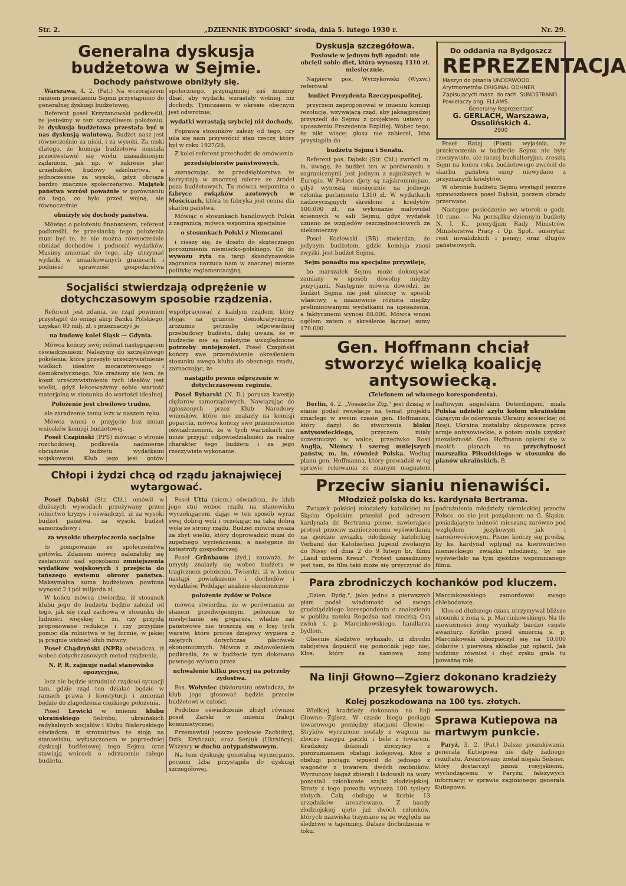Str. 2. „DZIENNIK BYDGOSKI" środa, dnia 5. lutego 1930 r. Nr. 29.
Generalna dyskusja budżetowa w Sejmie.
Dochody państwowe obniżyły się.
Warszawa, 4. 2. (Pat.) Na wczorajszem rannem posiedzeniu Sejmu przystąpiono do generalnej dyskusji budżetowej.
Referent poseł Krzyżanowski podkreślił, że jesteśmy w tem szczęśliwem położeniu, że dyskusja budżetowa przestała być u nas dyskusją walutową. Budżet nasz jest równocześnie za niski, i za wysoki. Za niski dlatego, że komisja budżetowa musiała przeciwstawić się wielu uzasadnionym żądaniom, jak np. w zakresie płac urzędników, budowy szkolnictwa, a jednocześnie za wysoki, gdyż obciąża bardzo znacznie społeczeństwo. Majątek państwa wzrósł poważnie w porównaniu do tego, co było przed wojną, ale równocześnie
obniżyły się dochody państwa.
Mówiąc o położeniu finansowem, referent podkreślił, że przesłanką tego położenia musi być to, że nie można równocześnie obniżać dochodów i podnosić wydatków. Musimy zmierzać do tego, aby utrzymać wydatki w umiarkowanych granicach, i podnieść sprawność gospodarstwa społecznego, przynajmniej zaś musimy dbać, aby wydatki wzrastały wolniej, niż dochody. Tymczasem w okresie obecnym jest odwrotnie;
wydatki wzrastają szybciej niż dochody.
Poprawa stosunków zależy od tego, czy uda się nam przywrócić stan rzeczy, który był w roku 1927/28.
Z kolei referent przechodzi do omówienia
przedsiębiorstw państwowych,
zaznaczając, że przedsiębiorstwa te korzystają w znacznej mierze ze źródeł poza budżetowych. Tu mówca wspomina o fabryce związków azotowych w Mościcach, która to fabryka jest cenna dla skarbu państwa.
Mówiąc o stosunkach handlowych Polski z zagranicą, mówca wspomina specjalnie
o stosunkach Polski z Niemcami
i cieszy się, że doszło do skutecznego porozumienia niemiecko-polskiego. Co do wywozu żyta na targi skandynawskie zagranica narzuca nam w znacznej mierze politykę reglamentacyjną.
Socjaliści stwierdzają odprężenie w dotychczasowym sposobie rządzenia.
Referent jest zdania, że rząd powinien przystąpić do emisji akcji Banku Polskiego, uzyskać 80 milj. zł. i przeznaczyć je
na budowę kolei Śląsk — Gdynia.
Mówca kończy swój referat następującem oświadczeniem: Należymy do szczęśliwego pokolenia, które przeżyło urzeczywistnienie wielkich ideałów mocarstwowego i demokratycznego. Nie zrażamy się tem, że koszt urzeczywistnienia tych ideałów jest wielki, gdyż lekceważymy sobie wartość materjalną w stosunku do wartości idealnej.
Położenie jest chwilowo trudne,
ale zaradzenie temu leży w naszem ręku.
Mówca wnosi o przyjęcie bez zmian wniosków komisji budżetowej.
Poseł Czapiński (PPS) mówiąc o stronie rozchodowej, podkreśla nadmierne obciążenie budżetu wydatkami wojskowemi. Klub jego jest gotów współpracować z każdym rządem, który stojąc na gruncie demokratycznym, zrozumie potrzebę odpowiedniej przebudowy budżetu, dalej uważa, że w budżecie nie są należycie uwzględnione potrzeby mniejszości. Poseł Czapiński kończy swe przemówienie określeniem stosunku swego klubu do obecnego rządu, zaznaczając, że
nastąpiło pewne odprężenie w dotychczasowem regimie.
Poseł Rybarski (N. D.) porusza kwestję ciężarów samorządowych. Nawiązując do zgłoszonych przez Klub Narodowy wniosków, które nie znalazły na komisji poparcia, mówca kończy swe przemówienie oświadczeniem, że w tych warunkach nie może przyjąć odpowiedzialności za realny charakter tego budżetu i za jego rzeczywiste wykonanie.
Chłopi i żydzi chcą od rządu jaknajwięcej wytargować.
Poseł Dąbski (Str. Chł.) omówił w dłuższych wywodach przeżywany przez rolnictwo kryzys i oświadczył, iż za wysoki budżet państwa, za wysoki budżet samorządowy i
za wysokie ubezpieczenia socjalne
to pompowanie ze społeczeństwa gotówki. Zdaniem mówcy należałoby się zastanowić nad sposobami zmniejszenia wydatków wojskowych i przejścia do tańszego systemu obrony państwa. Maksymalna suma budżetowa powinna wynosić 2 i pół miljarda zł.
W końcu mówca stwierdza, iż stosunek klubu jego do budżetu będzie zależał od tego, jak się rząd zachowa w stosunku do ludności wiejskiej t. zn. czy przyjdą proponowane redukcje i czy przyjdzie pomoc dla rolnictwa w tej formie, w jakiej ją pragnie widzieć klub mówcy.
Poseł Chądzyński (NPR) oświadcza, iż wobec dotychczasowych metod rządzenia,
N. P. R. zajmuje nadal stanowisko opozycyjne,
lecz nie będzie utrudniać rządowi sytuacji tam, gdzie rząd ten działać będzie w ramach prawa i konstytucji i zmierzał będzie do złagodzenia ciężkiego położenia.
Poseł Lewicki w imieniu klubu ukraińskiego Selrobu, ukraińskich radykalnych socjałów i Klubu Białoruskiego oświadcza, iż stronnictwa te stoją na stanowisku, wyłuszczonem w poprzedniej dyskusji budżetowej tego Sejmu oraz stawiają wniosek o odrzucenie całego budżetu.
Poseł Utta (niem.) oświadcza, że klub jego stoi wobec rządu na stanowisku wyczekującem, dając w ten sposób wyraz swej dobrej woli i oczekując na taką dobrą wolę ze strony rządu. Budżet mówca uważa za zbyt wielki, który doprowadzić musi do zupełnego wycieńczenia, a następnie do katastrofy gospodarczej.
Poseł Grünbaum (żyd.) zauważa, że umysły znalazły się wobec budżetu w tragicznem położeniu. Twierdzi, iż w końcu nastąpi powiększenie i dochodów i wydatków. Poddając analizie ekonomiczne
położenie żydów w Polsce
mówca stwierdza, że w porównaniu ze stanem przedwojennym, położenie to niesłychanie się pogarsza, władze zaś państwowe nie troszczą się o losy tych warstw, które proces dziejowy wypiera z zajętych dotychczas placówek ekonomicznych. Mówca z zadowoleniem podkreśla, że w budżecie tym dokonano pewnego wyłomu przez
uchwalenie kilku pocycyj na potrzeby żydostwa.
Pos. Wołyniec (białorusin) oświadcza, że klub jego głosować będzie przeciw budżetowi w całości.
Podobne oświadczenie złożył również poseł Żarski w imieniu frakcji komunistycznej.
Przemawiali jeszcze posłowie Zachidnyj, Dzik, Kryńczuk, oraz Senjuk (Ukraińcy). Wszyscy w duchu antypaństwowym.
Na tem dyskusję generalną wyczerpano, poczem Izba przystąpiła do dyskusji szczegółowej.
Dyskusja szczegółowa.
Posłowie w jednym byli zgodni: nie obcięli sobie diet, która wynoszą 1310 zł. miesięcznie.
Najpierw pos. Wyrzykowski (Wyzw.) referował
budżet Prezydenta Rzeczypospolitej,
przyczem zaproponował w imieniu komisji rezolucję, wzywającą rząd, aby jaknajprędzej przyszedł do Sejmu z projektem ustawy o uposażeniu Prezydenta Rzplitej. Wobec tego, że nikt więcej głosu nie zabierał, Izba przystąpiła do
budżetu Sejmu i Senatu.
Referent pos. Dąbski (Str. Chł.) zwrócił m. in. uwagę, że budżet ten w porównaniu z zagranicznymi jest jednym z najniższych w Europie. W Polsce djety są najskromniejsze, gdyż wynoszą miesięcznie na jednego członka parlamentu 1310 zł. W wydatkach nadzwyczajnych skreślono z kredytów 100.000 zł., na wykonanie malowideł ściennych w sali Sejmu, gdyż wydatek uznano ze względów oszczędnościowych za niekonieczny.
Poseł Kozłowski (BB) stwierdza, że jedynym budżetem, gdzie komisja znosi zwyżki, jest budżet Sejmu.
Sejm ponadto ma specjalne przywileje,
bo marszałek Sejmu może dokonywać zamiany w sposób dowolny między pozycjami. Następnie mówca dowodzi, że budżet Sejmu nie jest ułożony w sposób właściwy, a mianowicie różnica między preliminowanymi wydatkami na uposażenia, a faktycznemi wynosi 88.000. Mówca wnosi ogółem zatem o skreślenie łącznej sumy 170.000.
Do oddania na Bydgoszcz
REPREZENTACJA
Maszyn do pisania UNDERWOOD
Arytmometrów ORIGINAL ODHNER
Zapisujących masz. do rach. SUNDSTRAND
Powielaczy ang. ELLAMS.
Generalny Reprezentant
G. GERLACH, Warszawa, Ossolińskich 4.
2900
Poseł Rataj (Piast) wyjaśnia, że przekroczenia w budżecie Sejmu nie były rzeczywiste, ale raczej buchalteryjne, zresztą Sejm na końcu roku budżetowego zwrócił do skarbu państwa sumy niewydane z przyznanych kredytów.
W obronie budżetu Sejmu wystąpił jeszcze sprawozdawca poseł Dąbski, poczem obrady przerwano.
Następne posiedzenie we wtorek o godz. 10 rano. — Na porządku dziennym budżety N. I. K., prezydjum Rady Ministrów, Ministerstwa Pracy i Op. Społ., emerytur, rent inwalidzkich i pensyj oraz długów państwowych.
Gen. Hoffmann chciał stworzyć wielką koalicję antysowiecką.
(Telefonem od własnego korespondenta).
Berlin, 4. 2. „Vossische Ztg." jest dzisiaj w stanie podać rewelacje na temat projektu zmarłego w swoim czasie gen. Hoffmanna, który dążył do stworzenia bloku antysowieckiego, przyczem miały uczestniczyć w walce, przeciwko Rosji Anglja, Niemcy i szereg mniejszych państw, m. in. również Polska. Według planu gen. Hoffmanna, który prowadził w tej sprawie rokowania ze znanym magnatem naftowym angielskim Deterdingem, miała Polska udzielić azylu kołom ukraińskim dążącym do oderwania Ukrainy sowieckiej od Rosji. Ukraina zostałaby okupowana przez armje antysowieckie, a potem miała uzyskać niezależność. Gen. Hoffmann opierał się w swoich planach na przychylności marszałka Piłsudskiego w stosunku do planów ukraińskich. B.
Przeciw sianiu nienawiści.
Młodzież polska do ks. kardynała Bertrama.
Związek polskiej młodzieży katolickiej na Śląsku Opolskim przesłał pod adresem kardynała dr. Bertrama pismo, zawierające protest przeciw zamierzonemu wyświetlaniu na zjeździe związku młodzieży katolickiej Verband der Katolischen Jugend zwołanym do Nissy od dnia 2 do 9 lutego br. filmu „Land unterm Kreuz". Protest uzasadniony jest tem, że film taki może się przyczynić do podrażnienia młodzieży niemieckiej przeciw Polsce, co nie jest pożądanem na G. Śląsku, posiadającym ludność mieszaną zarówno pod względem językowym jak i narodowościowym. Pismo kończy się prośbą, by ks. kardynał wpłynął na kierownictwo niemieckiego związku młodzieży, by nie wyświetlało na tym zjeździe wspomnianego filmu.
Para zbrodniczych kochanków pod kluczem.
„Dzien. Bydg.", jako jedno z pierwszych pism podał wiadomość od swego grudziądzkiego korespondenta o znalezieniu w pobliżu zamku Rogoźna nad rzeczką Osą zwłok ś. p. Marcinkowskiego, handlarza bydłem.
Obecnie śledztwo wykazało, iż zbrodni zabójstwa dopuścił się pomocnik jego niej. Kłos, który za namową żony Marcinkowskiego zamordował swego chlebodawcę.
Kłos od dłuższego czasu utrzymywał bliższe stosunki z żoną ś. p. Marcinkowskiego. Na tle niewierności żony wynikały bardzo częste awantury. Krótko przed śmiercią ś. p. Marcinkowski ubezpieczył się na 10.000 dolarów i pierwszą składkę już opłacił. Jak widzimy również i chęć zysku grała tu poważną rolę.
Na linji Głowno—Zgierz dokonano kradzieży przesyłek towarowych.
Kolej poszkodowana na 100 tys. złotych.
Wielkiej kradzieży dokonano na linji Głowno—Zgierz. W czasie biegu pociągu towarowego pomiędzy stacjami Głowno—Stryków wyrzucone zostały z wagonu na zbocze nasypu paczki i bele z towarem. Kradzieży dokonali złoczyńcy z porozumieniem obsługi kolejowej. Ktoś z obsługi pociągu wpuścił do jednego z wagonów z towarem dwóch osobników. Wyrzucony bagaż zbierali i ładowali na wozy pozostali członkowie szajki złodziejskiej. Straty z tego powodu wynoszą 100 tysięcy złotych. Całą obsługę w liczbie 13 urzędników aresztowano. Z bandy złodziejskiej ujęto już dwóch członków, których nazwiska trzymane są ze względu na śledztwo w tajemnicy. Dalsze dochodzenia w toku.
Sprawa Kutiepowa na martwym punkcie.
Paryż, 3. 2. (Pat.) Dalsze poszukiwania generała Kutiepowa nie dały żadnego rezultatu. Aresztowany został niejaki Selsner, który dostarczył pismu rosyjskiemu, wychodzącemu w Paryżu, fałszywych informacyj w sprawie zaginionego generała Kutiepowa.